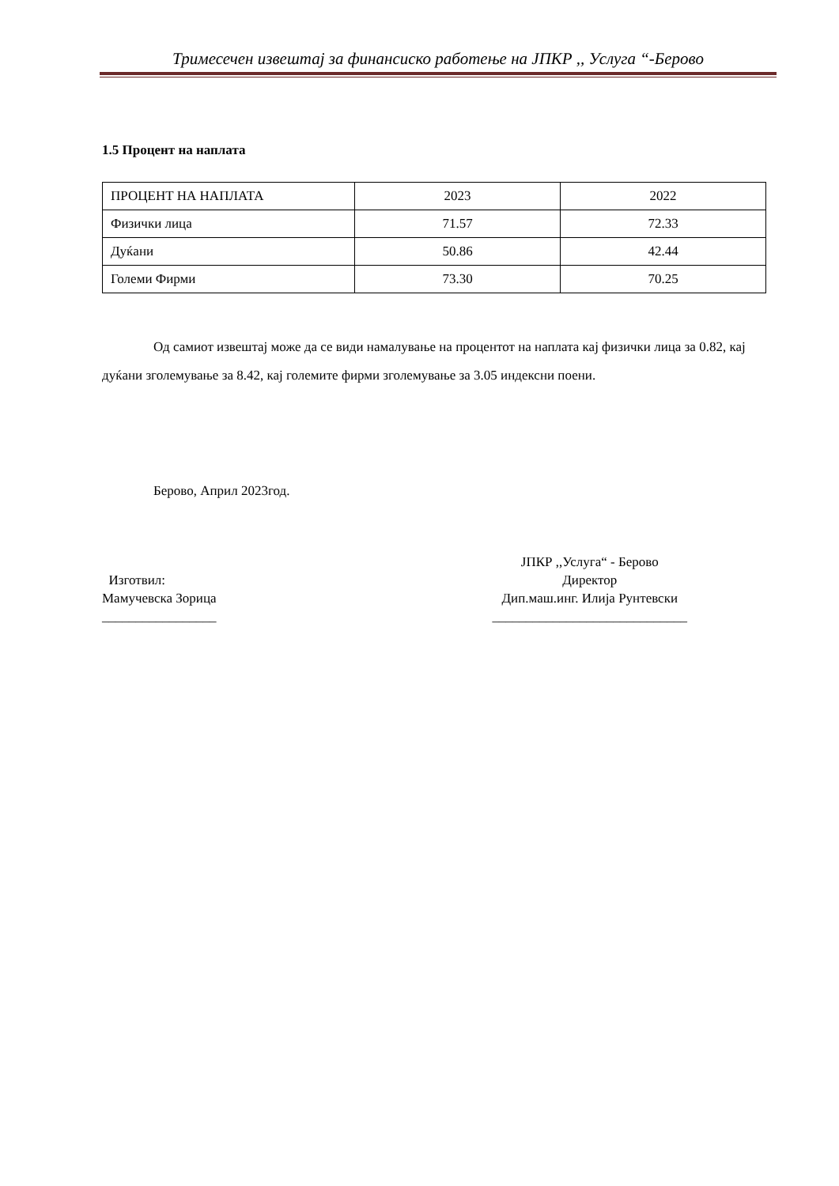Тримесечен извештај за финансиско работење на ЈПКР ,, Услуга “-Берово
1.5 Процент на наплата
| ПРОЦЕНТ НА НАПЛАТА | 2023 | 2022 |
| Физички лица | 71.57 | 72.33 |
| Дуќани | 50.86 | 42.44 |
| Големи Фирми | 73.30 | 70.25 |
Од самиот извештај може да се види намалување на процентот на наплата кај физички лица за 0.82, кај дуќани зголемување за 8.42, кај големите фирми зголемување за 3.05 индексни поени.
Берово, Април 2023год.
Изготвил:
Мамучевска Зорица
_________________
ЈПКР ,,Услуга“ - Берово
Директор
Дип.маш.инг. Илија Рунтевски
_____________________________